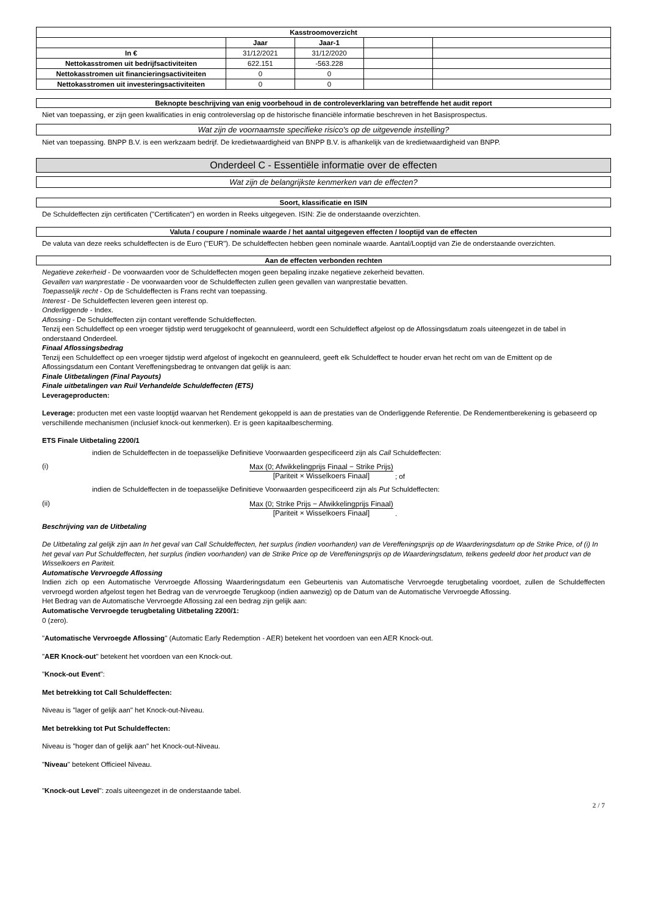| Kasstroomoverzicht | | | | |
| --- | --- | --- | --- | --- |
| | Jaar | Jaar-1 | | |
| In € | 31/12/2021 | 31/12/2020 | | |
| Nettokasstromen uit bedrijfsactiviteiten | 622.151 | -563.228 | | |
| Nettokasstromen uit financieringsactiviteiten | 0 | 0 | | |
| Nettokasstromen uit investeringsactiviteiten | 0 | 0 | | |
Beknopte beschrijving van enig voorbehoud in de controleverklaring van betreffende het audit report
Niet van toepassing, er zijn geen kwalificaties in enig controleverslag op de historische financiële informatie beschreven in het Basisprospectus.
Wat zijn de voornaamste specifieke risico's op de uitgevende instelling?
Niet van toepassing. BNPP B.V. is een werkzaam bedrijf. De kredietwaardigheid van BNPP B.V. is afhankelijk van de kredietwaardigheid van BNPP.
Onderdeel C - Essentiële informatie over de effecten
Wat zijn de belangrijkste kenmerken van de effecten?
Soort, klassificatie en ISIN
De Schuldeffecten zijn certificaten ("Certificaten") en worden in Reeks uitgegeven. ISIN: Zie de onderstaande overzichten.
Valuta / coupure / nominale waarde / het aantal uitgegeven effecten / looptijd van de effecten
De valuta van deze reeks schuldeffecten is de Euro ("EUR"). De schuldeffecten hebben geen nominale waarde. Aantal/Looptijd van Zie de onderstaande overzichten.
Aan de effecten verbonden rechten
Negatieve zekerheid - De voorwaarden voor de Schuldeffecten mogen geen bepaling inzake negatieve zekerheid bevatten.
Gevallen van wanprestatie - De voorwaarden voor de Schuldeffecten zullen geen gevallen van wanprestatie bevatten.
Toepasselijk recht - Op de Schuldeffecten is Frans recht van toepassing.
Interest - De Schuldeffecten leveren geen interest op.
Onderliggende - Index.
Aflossing - De Schuldeffecten zijn contant vereffende Schuldeffecten.
Tenzij een Schuldeffect op een vroeger tijdstip werd teruggekocht of geannuleerd, wordt een Schuldeffect afgelost op de Aflossingsdatum zoals uiteengezet in de tabel in onderstaand Onderdeel.
Finaal Aflossingsbedrag
Tenzij een Schuldeffect op een vroeger tijdstip werd afgelost of ingekocht en geannuleerd, geeft elk Schuldeffect te houder ervan het recht om van de Emittent op de Aflossingsdatum een Contant Vereffeningsbedrag te ontvangen dat gelijk is aan:
Finale Uitbetalingen (Final Payouts)
Finale uitbetalingen van Ruil Verhandelde Schuldeffecten (ETS)
Leverageproducten:
Leverage: producten met een vaste looptijd waarvan het Rendement gekoppeld is aan de prestaties van de Onderliggende Referentie. De Rendementberekening is gebaseerd op verschillende mechanismen (inclusief knock-out kenmerken). Er is geen kapitaalbescherming.
ETS Finale Uitbetaling 2200/1
indien de Schuldeffecten in de toepasselijke Definitieve Voorwaarden gespecificeerd zijn als Call Schuldeffecten:
(i) Max (0; Afwikkelingprijs Finaal − Strike Prijs) [Pariteit × Wisselkoers Finaal] ; of
indien de Schuldeffecten in de toepasselijke Definitieve Voorwaarden gespecificeerd zijn als Put Schuldeffecten:
(ii) Max (0; Strike Prijs − Afwikkelingprijs Finaal) [Pariteit × Wisselkoers Finaal] .
Beschrijving van de Uitbetaling
De Uitbetaling zal gelijk zijn aan In het geval van Call Schuldeffecten, het surplus (indien voorhanden) van de Vereffeningsprijs op de Waarderingsdatum op de Strike Price, of (i) In het geval van Put Schuldeffecten, het surplus (indien voorhanden) van de Strike Price op de Vereffeningsprijs op de Waarderingsdatum, telkens gedeeld door het product van de Wisselkoers en Pariteit.
Automatische Vervroegde Aflossing
Indien zich op een Automatische Vervroegde Aflossing Waarderingsdatum een Gebeurtenis van Automatische Vervroegde terugbetaling voordoet, zullen de Schuldeffecten vervroegd worden afgelost tegen het Bedrag van de vervroegde Terugkoop (indien aanwezig) op de Datum van de Automatische Vervroegde Aflossing.
Het Bedrag van de Automatische Vervroegde Aflossing zal een bedrag zijn gelijk aan:
Automatische Vervroegde terugbetaling Uitbetaling 2200/1:
0 (zero).
"Automatische Vervroegde Aflossing" (Automatic Early Redemption - AER) betekent het voordoen van een AER Knock-out.
"AER Knock-out" betekent het voordoen van een Knock-out.
"Knock-out Event":
Met betrekking tot Call Schuldeffecten:
Niveau is "lager of gelijk aan" het Knock-out-Niveau.
Met betrekking tot Put Schuldeffecten:
Niveau is "hoger dan of gelijk aan" het Knock-out-Niveau.
"Niveau" betekent Officieel Niveau.
"Knock-out Level": zoals uiteengezet in de onderstaande tabel.
2 / 7